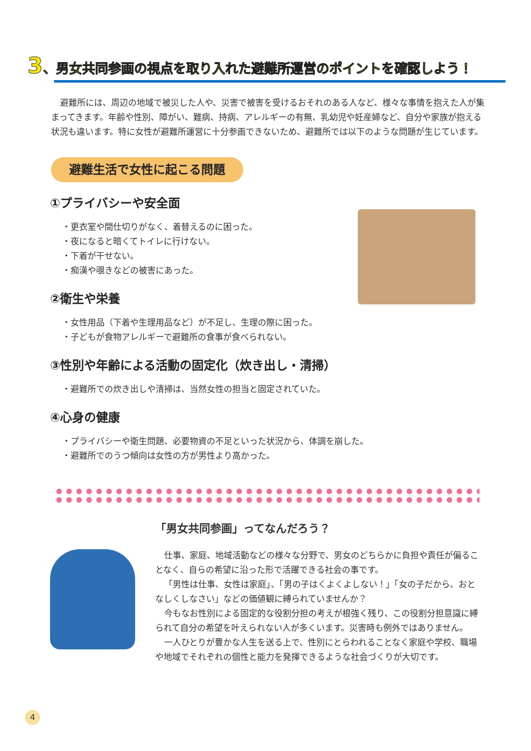3、男女共同参画の視点を取り入れた避難所運営のポイントを確認しよう！
避難所には、周辺の地域で被災した人や、災害で被害を受けるおそれのある人など、様々な事情を抱えた人が集まってきます。年齢や性別、障がい、難病、持病、アレルギーの有無、乳幼児や妊産婦など、自分や家族が抱える状況も違います。特に女性が避難所運営に十分参画できないため、避難所では以下のような問題が生じています。
避難生活で女性に起こる問題
①プライバシーや安全面
・更衣室や間仕切りがなく、着替えるのに困った。
・夜になると暗くてトイレに行けない。
・下着が干せない。
・痴漢や覗きなどの被害にあった。
②衛生や栄養
・女性用品（下着や生理用品など）が不足し、生理の際に困った。
・子どもが食物アレルギーで避難所の食事が食べられない。
③性別や年齢による活動の固定化（炊き出し・清掃）
・避難所での炊き出しや清掃は、当然女性の担当と固定されていた。
④心身の健康
・プライバシーや衛生問題、必要物資の不足といった状況から、体調を崩した。
・避難所でのうつ傾向は女性の方が男性より高かった。
「男女共同参画」ってなんだろう？
仕事、家庭、地域活動などの様々な分野で、男女のどちらかに負担や責任が偏ることなく、自らの希望に沿った形で活躍できる社会の事です。
「男性は仕事、女性は家庭」、「男の子はくよくよしない！」「女の子だから、おとなしくしなさい」などの価値観に縛られていませんか？
今もなお性別による固定的な役割分担の考えが根強く残り、この役割分担意識に縛られて自分の希望を叶えられない人が多くいます。災害時も例外ではありません。
一人ひとりが豊かな人生を送る上で、性別にとらわれることなく家庭や学校、職場や地域でそれぞれの個性と能力を発揮できるような社会づくりが大切です。
4